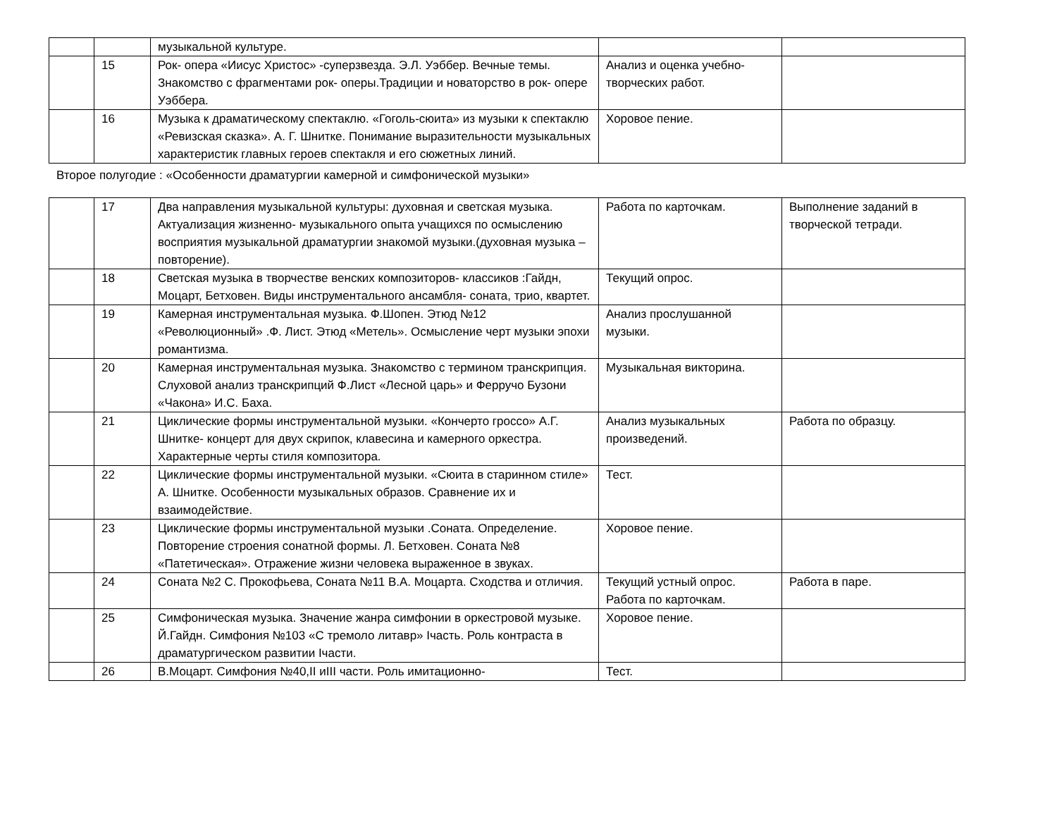| | | музыкальной культуре. | | |
| | 15 | Рок- опера «Иисус Христос» -суперзвезда. Э.Л. Уэббер. Вечные темы. Знакомство с фрагментами рок- оперы.Традиции и новаторство в рок- опере Уэббера. | Анализ и оценка учебно-творческих работ. | |
| | 16 | Музыка к драматическому спектаклю. «Гоголь-сюита» из музыки к спектаклю «Ревизская сказка». А. Г. Шнитке. Понимание выразительности музыкальных характеристик главных героев спектакля и его сюжетных линий. | Хоровое пение. | |
Второе полугодие : «Особенности драматургии камерной и симфонической музыки»
| | 17 | Два направления музыкальной культуры: духовная и светская музыка. Актуализация жизненно- музыкального опыта учащихся по осмыслению восприятия музыкальной драматургии знакомой музыки.(духовная музыка –повторение). | Работа по карточкам. | Выполнение заданий в творческой тетради. |
| | 18 | Светская музыка в творчестве венских композиторов- классиков :Гайдн, Моцарт, Бетховен. Виды инструментального ансамбля- соната, трио, квартет. | Текущий опрос. | |
| | 19 | Камерная инструментальная музыка. Ф.Шопен. Этюд №12 «Революционный» .Ф. Лист. Этюд «Метель». Осмысление черт музыки эпохи романтизма. | Анализ прослушанной музыки. | |
| | 20 | Камерная инструментальная музыка. Знакомство с термином транскрипция. Слуховой анализ транскрипций Ф.Лист «Лесной царь» и Ферручо Бузони «Чакона» И.С. Баха. | Музыкальная викторина. | |
| | 21 | Циклические формы инструментальной музыки. «Кончерто гроссо» А.Г. Шнитке- концерт для двух скрипок, клавесина и камерного оркестра. Характерные черты стиля композитора. | Анализ музыкальных произведений. | Работа по образцу. |
| | 22 | Циклические формы инструментальной музыки. «Сюита в старинном стиле» А. Шнитке. Особенности музыкальных образов. Сравнение их и взаимодействие. | Тест. | |
| | 23 | Циклические формы инструментальной музыки .Соната. Определение. Повторение строения сонатной формы. Л. Бетховен. Соната №8 «Патетическая». Отражение жизни человека выраженное в звуках. | Хоровое пение. | |
| | 24 | Соната №2 С. Прокофьева, Соната №11 В.А. Моцарта. Сходства и отличия. | Текущий устный опрос. Работа по карточкам. | Работа в паре. |
| | 25 | Симфоническая музыка. Значение жанра симфонии в оркестровой музыке. Й.Гайдн. Симфония №103 «С тремоло литавр» Iчасть. Роль контраста в драматургическом развитии Iчасти. | Хоровое пение. | |
| | 26 | В.Моцарт. Симфония №40,II иIII части. Роль имитационно- | Тест. | |